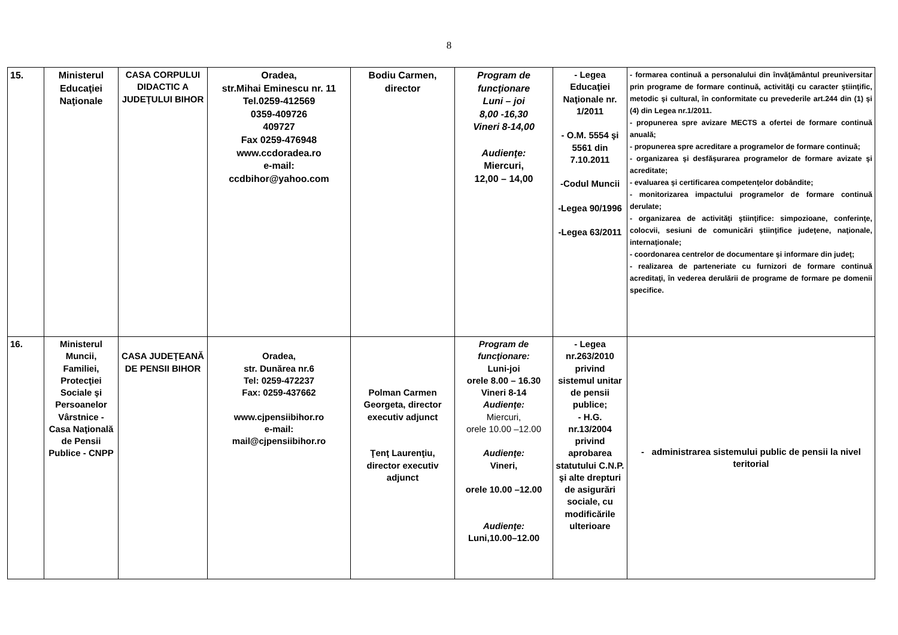8
| 15. | Ministerul Educaţiei Naţionale | CASA CORPULUI DIDACTIC A JUDEŢULUI BIHOR | Oradea, str.Mihai Eminescu nr. 11 Tel.0259-412569 0359-409726 409727 Fax 0259-476948 www.ccdoradea.ro e-mail: ccdbihor@yahoo.com | Bodiu Carmen, director | Program de funcţionare Luni – joi 8,00 -16,30 Vineri 8-14,00 Audienţe: Miercuri, 12,00 – 14,00 | - Legea Educaţiei Naţionale nr. 1/2011 - O.M. 5554 şi 5561 din 7.10.2011 -Codul Muncii -Legea 90/1996 -Legea 63/2011 | - formarea continuă a personalului din învăţământul preuniversitar prin programe de formare continuă, activităţi cu caracter ştiinţific, metodic şi cultural, în conformitate cu prevederile art.244 din (1) şi (4) din Legea nr.1/2011. - propunerea spre avizare MECTS a ofertei de formare continuă anuală; - propunerea spre acreditare a programelor de formare continuă; - organizarea şi desfăşurarea programelor de formare avizate şi acreditate; - evaluarea şi certificarea competenţelor dobândite; - monitorizarea impactului programelor de formare continuă derulate; - organizarea de activităţi ştiinţifice: simpozioane, conferinţe, colocvii, sesiuni de comunicări ştiinţifice judeţene, naţionale, internaţionale; - coordonarea centrelor de documentare şi informare din judeţ; - realizarea de parteneriate cu furnizori de formare continuă acreditaţi, în vederea derulării de programe de formare pe domenii specifice. |
| 16. | Ministerul Muncii, Familiei, Protecţiei Sociale şi Persoanelor Vârstnice - Casa Naţională de Pensii Publice - CNPP | CASA JUDEŢEANĂ DE PENSII BIHOR | Oradea, str. Dunărea nr.6 Tel: 0259-472237 Fax: 0259-437662 www.cjpensiibihor.ro e-mail: mail@cjpensiibihor.ro | Polman Carmen Georgeta, director executiv adjunct Ţenţ Laurenţiu, director executiv adjunct | Program de funcţionare: Luni-joi orele 8.00 – 16.30 Vineri 8-14 Audienţe: Miercuri, orele 10.00 –12.00 Audienţe: Vineri, orele 10.00 –12.00 Audienţe: Luni,10.00–12.00 | - Legea nr.263/2010 privind sistemul unitar de pensii publice; - H.G. nr.13/2004 privind aprobarea statutului C.N.P. şi alte drepturi de asigurări sociale, cu modificările ulterioare | - administrarea sistemului public de pensii la nivel teritorial |